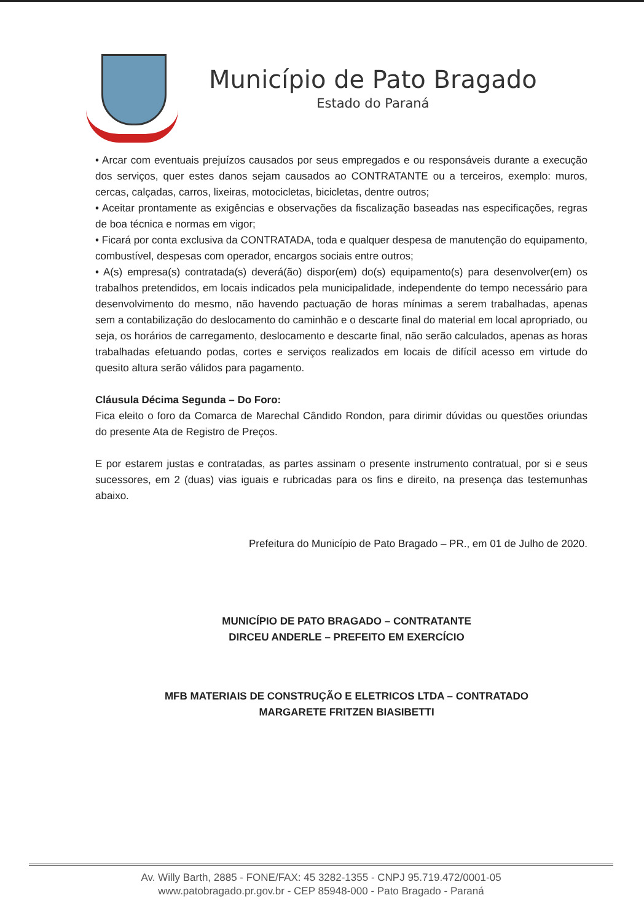Município de Pato Bragado
Estado do Paraná
• Arcar com eventuais prejuízos causados por seus empregados e ou responsáveis durante a execução dos serviços, quer estes danos sejam causados ao CONTRATANTE ou a terceiros, exemplo: muros, cercas, calçadas, carros, lixeiras, motocicletas, bicicletas, dentre outros;
• Aceitar prontamente as exigências e observações da fiscalização baseadas nas especificações, regras de boa técnica e normas em vigor;
• Ficará por conta exclusiva da CONTRATADA, toda e qualquer despesa de manutenção do equipamento, combustível, despesas com operador, encargos sociais entre outros;
• A(s) empresa(s) contratada(s) deverá(ão) dispor(em) do(s) equipamento(s) para desenvolver(em) os trabalhos pretendidos, em locais indicados pela municipalidade, independente do tempo necessário para desenvolvimento do mesmo, não havendo pactuação de horas mínimas a serem trabalhadas, apenas sem a contabilização do deslocamento do caminhão e o descarte final do material em local apropriado, ou seja, os horários de carregamento, deslocamento e descarte final, não serão calculados, apenas as horas trabalhadas efetuando podas, cortes e serviços realizados em locais de difícil acesso em virtude do quesito altura serão válidos para pagamento.
Cláusula Décima Segunda – Do Foro:
Fica eleito o foro da Comarca de Marechal Cândido Rondon, para dirimir dúvidas ou questões oriundas do presente Ata de Registro de Preços.
E por estarem justas e contratadas, as partes assinam o presente instrumento contratual, por si e seus sucessores, em 2 (duas) vias iguais e rubricadas para os fins e direito, na presença das testemunhas abaixo.
Prefeitura do Município de Pato Bragado – PR., em 01 de Julho de 2020.
MUNICÍPIO DE PATO BRAGADO – CONTRATANTE
DIRCEU ANDERLE – PREFEITO EM EXERCÍCIO
MFB MATERIAIS DE CONSTRUÇÃO E ELETRICOS LTDA – CONTRATADO
MARGARETE FRITZEN BIASIBETTI
Av. Willy Barth, 2885 - FONE/FAX: 45 3282-1355 - CNPJ 95.719.472/0001-05
www.patobragado.pr.gov.br - CEP 85948-000 - Pato Bragado - Paraná